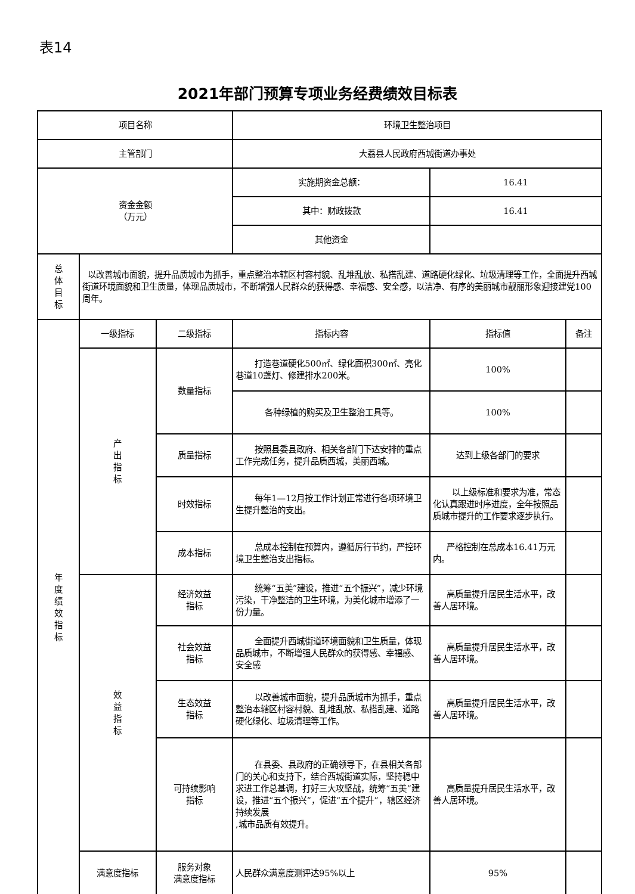表14
2021年部门预算专项业务经费绩效目标表
| 项目名称 | | | 环境卫生整治项目 | | |
| 主管部门 | | | 大荔县人民政府西城街道办事处 | | |
| 资金金额 （万元） | | | 实施期资金总额： | 16.41 | |
| | | | 其中：财政拨款 | 16.41 | |
| | | | 其他资金 | | |
| 总 体 目 标 | 以改善城市面貌，提升品质城市为抓手，重点整治本辖区村容村貌、乱堆乱放、私搭乱建、道路硬化绿化、垃圾清理等工作，全面提升西城街道环境面貌和卫生质量，体现品质城市，不断增强人民群众的获得感、幸福感、安全感，以洁净、有序的美丽城市靓丽形象迎接建党100周年。 | | | | |
| 年 度 绩 效 指 标 | 一级指标 | 二级指标 | 指标内容 | 指标值 | 备注 |
| | 产 出 指 标 | 数量指标 | 打造巷道硬化500㎡、绿化面积300㎡、亮化巷道10盏灯、修建排水200米。 | 100% | |
| | | | 各种绿植的购买及卫生整治工具等。 | 100% | |
| | | 质量指标 | 按照县委县政府、相关各部门下达安排的重点工作完成任务，提升品质西城，美丽西城。 | 达到上级各部门的要求 | |
| | | 时效指标 | 每年1—12月按工作计划正常进行各项环境卫生提升整治的支出。 | 以上级标准和要求为准，常态化认真跟进时序进度，全年按照品质城市提升的工作要求逐步执行。 | |
| | | 成本指标 | 总成本控制在预算内，遵循厉行节约，严控环境卫生整治支出指标。 | 严格控制在总成本16.41万元内。 | |
| | 效 益 指 标 | 经济效益 指标 | 统筹“五美”建设，推进“五个振兴”，减少环境污染，干净整洁的卫生环境，为美化城市增添了一份力量。 | 高质量提升居民生活水平，改善人居环境。 | |
| | | 社会效益 指标 | 全面提升西城街道环境面貌和卫生质量，体现品质城市，不断增强人民群众的获得感、幸福感、安全感 | 高质量提升居民生活水平，改善人居环境。 | |
| | | 生态效益 指标 | 以改善城市面貌，提升品质城市为抓手，重点整治本辖区村容村貌、乱堆乱放、私搭乱建、道路硬化绿化、垃圾清理等工作。 | 高质量提升居民生活水平，改善人居环境。 | |
| | | 可持续影响 指标 | 在县委、县政府的正确领导下，在县相关各部门的关心和支持下，结合西城街道实际，坚持稳中求进工作总基调，打好三大攻坚战，统筹“五美”建设，推进“五个振兴”，促进“五个提升”，辖区经济持续发展 ,城市品质有效提升。 | 高质量提升居民生活水平，改善人居环境。 | |
| | 满意度指标 | 服务对象 满意度指标 | 人民群众满意度测评达95%以上 | 95% | |